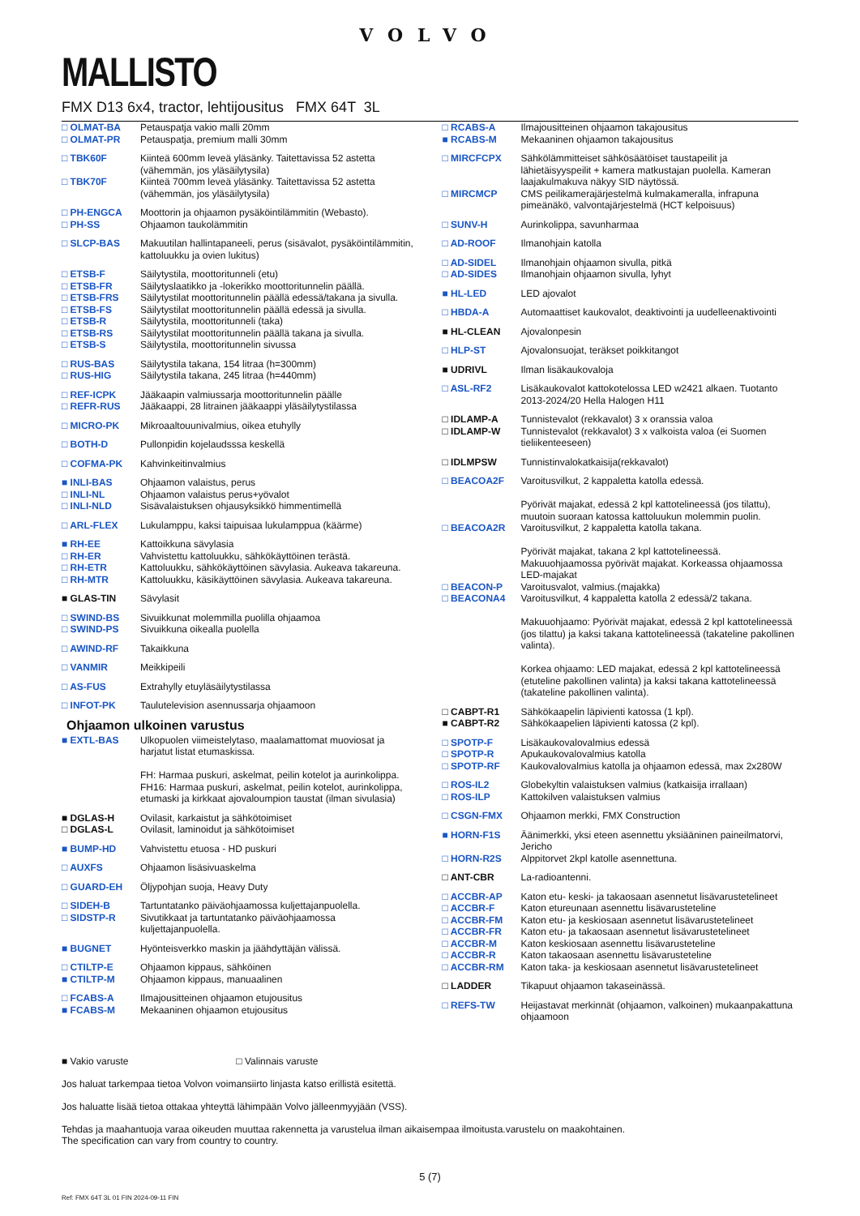VOLVO
MALLISTO
FMX D13 6x4, tractor, lehtijousitus FMX 64T 3L
| □ OLMAT-BA | Petauspatja vakio malli 20mm |
| □ OLMAT-PR | Petauspatja, premium malli 30mm |
| □ TBK60F | Kiinteä 600mm leveä yläsänky. Taitettavissa 52 astetta (vähemmän, jos yläsäilytysila) |
| □ TBK70F | Kiinteä 700mm leveä yläsänky. Taitettavissa 52 astetta (vähemmän, jos yläsäilytysila) |
| □ PH-ENGCA | Moottorin ja ohjaamon pysäköintilämmitin (Webasto). |
| □ PH-SS | Ohjaamon taukolämmitin |
| □ SLCP-BAS | Makuutilan hallintapaneeli, perus (sisävalot, pysäköintilämmitin, kattoluukku ja ovien lukitus) |
| □ ETSB-F | Säilytystila, moottoritunneli (etu) |
| □ ETSB-FR | Säilytyslaatikko ja -lokerikko moottoritunnelin päällä. |
| □ ETSB-FRS | Säilytystilat moottoritunnelin päällä edessä/takana ja sivulla. |
| □ ETSB-FS | Säilytystilat moottoritunnelin päällä edessä ja sivulla. |
| □ ETSB-R | Säilytystila, moottoritunneli (taka) |
| □ ETSB-RS | Säilytystilat moottoritunnelin päällä takana ja sivulla. |
| □ ETSB-S | Säilytystila, moottoritunnelin sivussa |
| □ RUS-BAS | Säilytystila takana, 154 litraa (h=300mm) |
| □ RUS-HIG | Säilytystila takana, 245 litraa (h=440mm) |
| □ REF-ICPK | Jääkaapin valmiussarja moottoritunnelin päälle |
| □ REFR-RUS | Jääkaappi, 28 litrainen jääkaappi yläsäilytystilassa |
| □ MICRO-PK | Mikroaaltouunivalmius, oikea etuhylly |
| □ BOTH-D | Pullonpidin kojelaudsssa keskellä |
| □ COFMA-PK | Kahvinkeitinvalmius |
| ■ INLI-BAS | Ohjaamon valaistus, perus |
| □ INLI-NL | Ohjaamon valaistus perus+yövalot |
| □ INLI-NLD | Sisävalaistuksen ohjausyksikkö himmentimellä |
| □ ARL-FLEX | Lukulamppu, kaksi taipuisaa lukulamppua (käärme) |
| ■ RH-EE | Kattoikkuna sävylasia |
| □ RH-ER | Vahvistettu kattoluukku, sähkökäyttöinen terästä. |
| □ RH-ETR | Kattoluukku, sähkökäyttöinen sävylasia. Aukeava takareuna. |
| □ RH-MTR | Kattoluukku, käsikäyttöinen sävylasia. Aukeava takareuna. |
| ■ GLAS-TIN | Sävylasit |
| □ SWIND-BS | Sivuikkunat molemmilla puolilla ohjaamoa |
| □ SWIND-PS | Sivuikkuna oikealla puolella |
| □ AWIND-RF | Takaikkuna |
| □ VANMIR | Meikkipeili |
| □ AS-FUS | Extrahylly etuyläsäilytystilassa |
| □ INFOT-PK | Taulutelevision asennussarja ohjaamoon |
Ohjaamon ulkoinen varustus
| ■ EXTL-BAS | Ulkopuolen viimeistelytaso, maalamattomat muoviosat ja harjatut listat etumaskissa. FH: Harmaa puskuri, askelmat, peilin kotelot ja aurinkolippa. FH16: Harmaa puskuri, askelmat, peilin kotelot, aurinkolippa, etumaski ja kirkkaat ajovaloumpion taustat (ilman sivulasia) |
| ■ DGLAS-H | Ovilasit, karkaistut ja sähkötoimiset |
| □ DGLAS-L | Ovilasit, laminoidut ja sähkötoimiset |
| ■ BUMP-HD | Vahvistettu etuosa - HD puskuri |
| □ AUXFS | Ohjaamon lisäsivuaskelma |
| □ GUARD-EH | Öljypohjan suoja, Heavy Duty |
| □ SIDEH-B | Tartuntatanko päiväohjaamossa kuljettajanpuolella. |
| □ SIDSTP-R | Sivutikkaat ja tartuntatanko päiväohjaamossa kuljettajanpuolella. |
| ■ BUGNET | Hyönteisverkko maskin ja jäähdyttäjän välissä. |
| □ CTILTP-E | Ohjaamon kippaus, sähköinen |
| ■ CTILTP-M | Ohjaamon kippaus, manuaalinen |
| □ FCABS-A | Ilmajousitteinen ohjaamon etujousitus |
| ■ FCABS-M | Mekaaninen ohjaamon etujousitus |
| □ RCABS-A | Ilmajousitteinen ohjaamon takajousitus |
| ■ RCABS-M | Mekaaninen ohjaamon takajousitus |
| □ MIRCFCPX | Sähkölämmitteiset sähkösäätöiset taustapeilit ja lähietäisyyspeilit + kamera matkustajan puolella. Kameran laajakulmakuva näkyy SID näytössä. |
| □ MIRCMCP | CMS peilikamerajärjestelmä kulmakameralla, infrapuna pimeänäkö, valvontajärjestelmä (HCT kelpoisuus) |
| □ SUNV-H | Aurinkolippa, savunharmaa |
| □ AD-ROOF | Ilmanohjain katolla |
| □ AD-SIDEL | Ilmanohjain ohjaamon sivulla, pitkä |
| □ AD-SIDES | Ilmanohjain ohjaamon sivulla, lyhyt |
| ■ HL-LED | LED ajovalot |
| □ HBDA-A | Automaattiset kaukovalot, deaktivointi ja uudelleenaktivointi |
| ■ HL-CLEAN | Ajovalonpesin |
| □ HLP-ST | Ajovalonsuojat, teräkset poikkitangot |
| ■ UDRIVL | Ilman lisäkaukovaloja |
| □ ASL-RF2 | Lisäkaukovalot kattokotelossa LED w2421 alkaen. Tuotanto 2013-2024/20 Hella Halogen H11 |
| □ IDLAMP-A | Tunnistevalot (rekkavalot) 3 x oranssia valoa |
| □ IDLAMP-W | Tunnistevalot (rekkavalot) 3 x valkoista valoa (ei Suomen tieliikenteeseen) |
| □ IDLMPSW | Tunnistinvalokatkaisija(rekkavalot) |
| □ BEACOA2F | Varoitusvilkut, 2 kappaletta katolla edessä. Pyörivät majakat, edessä 2 kpl kattotelineessä (jos tilattu), muutoin suoraan katossa kattoluukun molemmin puolin. |
| □ BEACOA2R | Varoitusvilkut, 2 kappaletta katolla takana. Pyörivät majakat, takana 2 kpl kattotelineessä. Makuuohjaamossa pyörivät majakat. Korkeassa ohjaamossa LED-majakat |
| □ BEACON-P | Varoitusvalot, valmius.(majakka) |
| □ BEACONA4 | Varoitusvilkut, 4 kappaletta katolla 2 edessä/2 takana. Makuuohjaamo: Pyörivät majakat, edessä 2 kpl kattotelineessä (jos tilattu) ja kaksi takana kattotelineessä (takateline pakollinen valinta). Korkea ohjaamo: LED majakat, edessä 2 kpl kattotelineessä (etuteline pakollinen valinta) ja kaksi takana kattotelineessä (takateline pakollinen valinta). |
| □ CABPT-R1 | Sähkökaapelin läpivienti katossa (1 kpl). |
| ■ CABPT-R2 | Sähkökaapelien läpivienti katossa (2 kpl). |
| □ SPOTP-F | Lisäkaukovalovalmius edessä |
| □ SPOTP-R | Apukaukovalovalmius katolla |
| □ SPOTP-RF | Kaukovalovalmius katolla ja ohjaamon edessä, max 2x280W |
| □ ROS-IL2 | Globekyltin valaistuksen valmius (katkaisija irrallaan) |
| □ ROS-ILP | Kattokilven valaistuksen valmius |
| □ CSGN-FMX | Ohjaamon merkki, FMX Construction |
| ■ HORN-F1S | Äänimerkki, yksi eteen asennettu yksiääninen paineilmatorvi, Jericho |
| □ HORN-R2S | Alppitorvet 2kpl katolle asennettuna. |
| □ ANT-CBR | La-radioantenni. |
| □ ACCBR-AP | Katon etu- keski- ja takaosaan asennetut lisävarustetelineet |
| □ ACCBR-F | Katon etureunaan asennettu lisävarusteteline |
| □ ACCBR-FM | Katon etu- ja keskiosaan asennetut lisävarustetelineet |
| □ ACCBR-FR | Katon etu- ja takaosaan asennetut lisävarustetelineet |
| □ ACCBR-M | Katon keskiosaan asennettu lisävarusteteline |
| □ ACCBR-R | Katon takaosaan asennettu lisävarusteteline |
| □ ACCBR-RM | Katon taka- ja keskiosaan asennetut lisävarustetelineet |
| □ LADDER | Tikapuut ohjaamon takaseinässä. |
| □ REFS-TW | Heijastavat merkinnät (ohjaamon, valkoinen) mukaanpakattuna ohjaamoon |
■ Vakio varuste □ Valinnais varuste
Jos haluat tarkempaa tietoa Volvon voimansiirto linjasta katso erillistä esitettä.
Jos haluatte lisää tietoa ottakaa yhteyttä lähimpään Volvo jälleenmyyjään (VSS).
Tehdas ja maahantuoja varaa oikeuden muuttaa rakennetta ja varustelua ilman aikaisempaa ilmoitusta.varustelu on maakohtainen.
The specification can vary from country to country.
5 (7)
Ref: FMX 64T 3L 01 FIN 2024-09-11 FIN